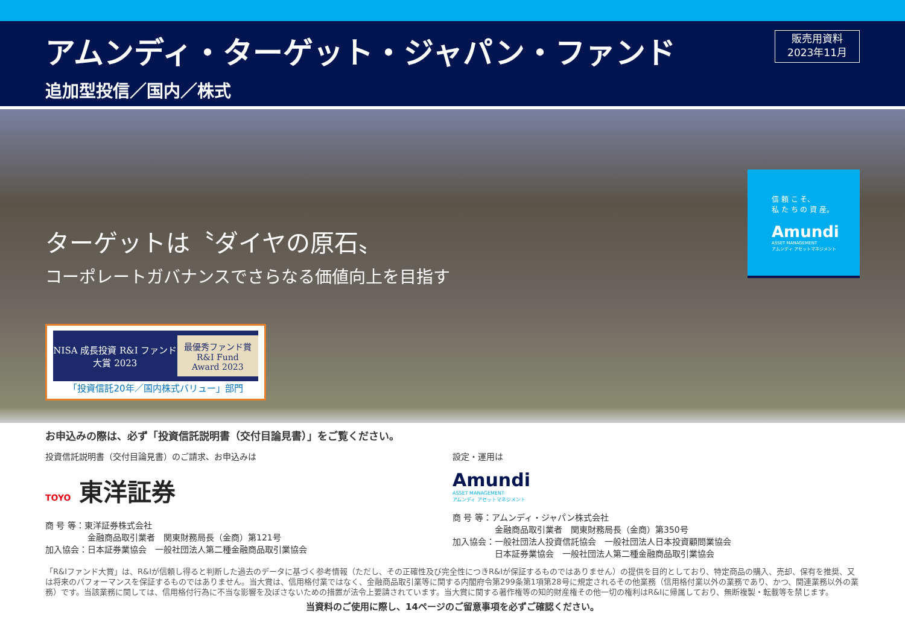アムンディ・ターゲット・ジャパン・ファンド
追加型投信／国内／株式
販売用資料
2023年11月
ターゲットは〝ダイヤの原石〟
コーポレートガバナンスでさらなる価値向上を目指す
NISA 成長投資 R&I ファンド大賞 2023 最優秀ファンド賞
R&I Fund Award 2023
「投資信託20年／国内株式バリュー」部門
信 頼 こ そ、
私 た ち の 資 産。
Amundi
ASSET MANAGEMENT
アムンディ アセットマネジメント
お申込みの際は、必ず「投資信託説明書（交付目論見書）」をご覧ください。
投資信託説明書（交付目論見書）のご請求、お申込みは
TOYO 東洋証券
商 号 等：東洋証券株式会社
　　　　　金融商品取引業者　関東財務局長（金商）第121号
加入協会：日本証券業協会　一般社団法人第二種金融商品取引業協会
設定・運用は
Amundi
ASSET MANAGEMENT
アムンディ アセットマネジメント
商 号 等：アムンディ・ジャパン株式会社
　　　　　金融商品取引業者　関東財務局長（金商）第350号
加入協会：一般社団法人投資信託協会　一般社団法人日本投資顧問業協会
　　　　　日本証券業協会　一般社団法人第二種金融商品取引業協会
「R&Iファンド大賞」は、R&Iが信頼し得ると判断した過去のデータに基づく参考情報（ただし、その正確性及び完全性につきR&Iが保証するものではありません）の提供を目的としており、特定商品の購入、売却、保有を推奨、又は将来のパフォーマンスを保証するものではありません。当大賞は、信用格付業ではなく、金融商品取引業等に関する内閣府令第299条第1項第28号に規定されるその他業務（信用格付業以外の業務であり、かつ、関連業務以外の業務）です。当該業務に関しては、信用格付行為に不当な影響を及ぼさないための措置が法令上要請されています。当大賞に関する著作権等の知的財産権その他一切の権利はR&Iに帰属しており、無断複製・転載等を禁じます。
当資料のご使用に際し、14ページのご留意事項を必ずご確認ください。